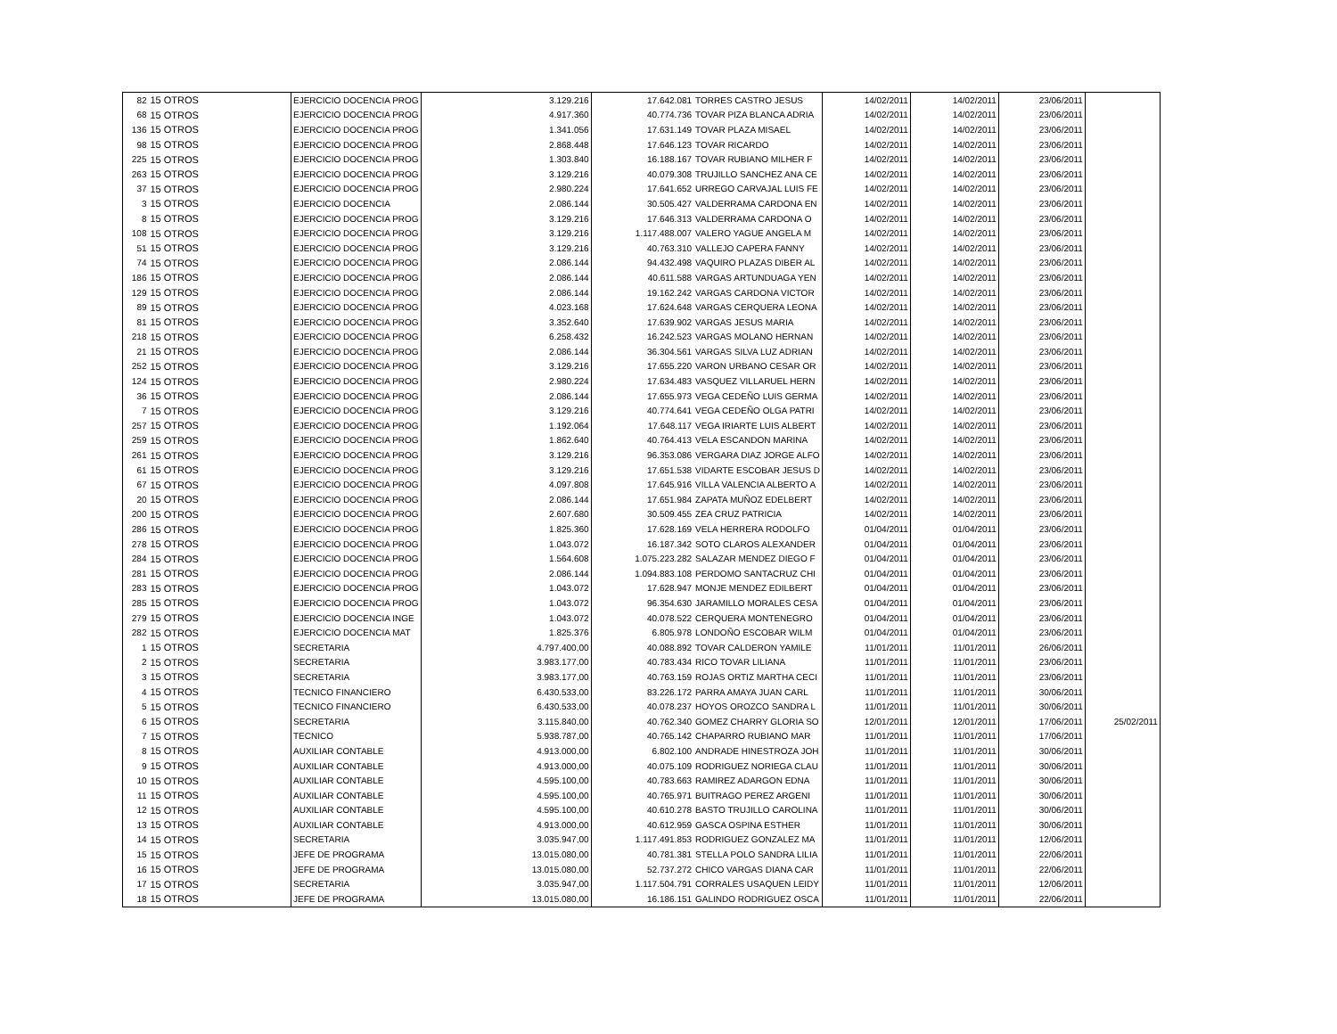| 82 | 15 OTROS | EJERCICIO DOCENCIA PROG | 3.129.216 | 17.642.081 | TORRES CASTRO JESUS | 14/02/2011 | 14/02/2011 | 23/06/2011 | |
| 68 | 15 OTROS | EJERCICIO DOCENCIA PROG | 4.917.360 | 40.774.736 | TOVAR PIZA BLANCA ADRIA | 14/02/2011 | 14/02/2011 | 23/06/2011 | |
| 136 | 15 OTROS | EJERCICIO DOCENCIA PROG | 1.341.056 | 17.631.149 | TOVAR PLAZA MISAEL | 14/02/2011 | 14/02/2011 | 23/06/2011 | |
| 98 | 15 OTROS | EJERCICIO DOCENCIA PROG | 2.868.448 | 17.646.123 | TOVAR RICARDO | 14/02/2011 | 14/02/2011 | 23/06/2011 | |
| 225 | 15 OTROS | EJERCICIO DOCENCIA PROG | 1.303.840 | 16.188.167 | TOVAR RUBIANO MILHER F | 14/02/2011 | 14/02/2011 | 23/06/2011 | |
| 263 | 15 OTROS | EJERCICIO DOCENCIA PROG | 3.129.216 | 40.079.308 | TRUJILLO SANCHEZ ANA CE | 14/02/2011 | 14/02/2011 | 23/06/2011 | |
| 37 | 15 OTROS | EJERCICIO DOCENCIA PROG | 2.980.224 | 17.641.652 | URREGO CARVAJAL LUIS FE | 14/02/2011 | 14/02/2011 | 23/06/2011 | |
| 3 | 15 OTROS | EJERCICIO DOCENCIA | 2.086.144 | 30.505.427 | VALDERRAMA CARDONA EN | 14/02/2011 | 14/02/2011 | 23/06/2011 | |
| 8 | 15 OTROS | EJERCICIO DOCENCIA PROG | 3.129.216 | 17.646.313 | VALDERRAMA CARDONA O | 14/02/2011 | 14/02/2011 | 23/06/2011 | |
| 108 | 15 OTROS | EJERCICIO DOCENCIA PROG | 3.129.216 | 1.117.488.007 | VALERO YAGUE ANGELA M | 14/02/2011 | 14/02/2011 | 23/06/2011 | |
| 51 | 15 OTROS | EJERCICIO DOCENCIA PROG | 3.129.216 | 40.763.310 | VALLEJO CAPERA FANNY | 14/02/2011 | 14/02/2011 | 23/06/2011 | |
| 74 | 15 OTROS | EJERCICIO DOCENCIA PROG | 2.086.144 | 94.432.498 | VAQUIRO PLAZAS DIBER AL | 14/02/2011 | 14/02/2011 | 23/06/2011 | |
| 186 | 15 OTROS | EJERCICIO DOCENCIA PROG | 2.086.144 | 40.611.588 | VARGAS ARTUNDUAGA YEN | 14/02/2011 | 14/02/2011 | 23/06/2011 | |
| 129 | 15 OTROS | EJERCICIO DOCENCIA PROG | 2.086.144 | 19.162.242 | VARGAS CARDONA VICTOR | 14/02/2011 | 14/02/2011 | 23/06/2011 | |
| 89 | 15 OTROS | EJERCICIO DOCENCIA PROG | 4.023.168 | 17.624.648 | VARGAS CERQUERA LEONA | 14/02/2011 | 14/02/2011 | 23/06/2011 | |
| 81 | 15 OTROS | EJERCICIO DOCENCIA PROG | 3.352.640 | 17.639.902 | VARGAS JESUS MARIA | 14/02/2011 | 14/02/2011 | 23/06/2011 | |
| 218 | 15 OTROS | EJERCICIO DOCENCIA PROG | 6.258.432 | 16.242.523 | VARGAS MOLANO HERNAN | 14/02/2011 | 14/02/2011 | 23/06/2011 | |
| 21 | 15 OTROS | EJERCICIO DOCENCIA PROG | 2.086.144 | 36.304.561 | VARGAS SILVA LUZ ADRIAN | 14/02/2011 | 14/02/2011 | 23/06/2011 | |
| 252 | 15 OTROS | EJERCICIO DOCENCIA PROG | 3.129.216 | 17.655.220 | VARON URBANO CESAR OR | 14/02/2011 | 14/02/2011 | 23/06/2011 | |
| 124 | 15 OTROS | EJERCICIO DOCENCIA PROG | 2.980.224 | 17.634.483 | VASQUEZ VILLARUEL HERN | 14/02/2011 | 14/02/2011 | 23/06/2011 | |
| 36 | 15 OTROS | EJERCICIO DOCENCIA PROG | 2.086.144 | 17.655.973 | VEGA CEDEÑO LUIS GERMA | 14/02/2011 | 14/02/2011 | 23/06/2011 | |
| 7 | 15 OTROS | EJERCICIO DOCENCIA PROG | 3.129.216 | 40.774.641 | VEGA CEDEÑO OLGA PATRI | 14/02/2011 | 14/02/2011 | 23/06/2011 | |
| 257 | 15 OTROS | EJERCICIO DOCENCIA PROG | 1.192.064 | 17.648.117 | VEGA IRIARTE LUIS ALBERT | 14/02/2011 | 14/02/2011 | 23/06/2011 | |
| 259 | 15 OTROS | EJERCICIO DOCENCIA PROG | 1.862.640 | 40.764.413 | VELA ESCANDON MARINA | 14/02/2011 | 14/02/2011 | 23/06/2011 | |
| 261 | 15 OTROS | EJERCICIO DOCENCIA PROG | 3.129.216 | 96.353.086 | VERGARA DIAZ JORGE ALFO | 14/02/2011 | 14/02/2011 | 23/06/2011 | |
| 61 | 15 OTROS | EJERCICIO DOCENCIA PROG | 3.129.216 | 17.651.538 | VIDARTE ESCOBAR JESUS D | 14/02/2011 | 14/02/2011 | 23/06/2011 | |
| 67 | 15 OTROS | EJERCICIO DOCENCIA PROG | 4.097.808 | 17.645.916 | VILLA VALENCIA ALBERTO A | 14/02/2011 | 14/02/2011 | 23/06/2011 | |
| 20 | 15 OTROS | EJERCICIO DOCENCIA PROG | 2.086.144 | 17.651.984 | ZAPATA MUÑOZ EDELBERT | 14/02/2011 | 14/02/2011 | 23/06/2011 | |
| 200 | 15 OTROS | EJERCICIO DOCENCIA PROG | 2.607.680 | 30.509.455 | ZEA CRUZ PATRICIA | 14/02/2011 | 14/02/2011 | 23/06/2011 | |
| 286 | 15 OTROS | EJERCICIO DOCENCIA PROG | 1.825.360 | 17.628.169 | VELA HERRERA RODOLFO | 01/04/2011 | 01/04/2011 | 23/06/2011 | |
| 278 | 15 OTROS | EJERCICIO DOCENCIA PROG | 1.043.072 | 16.187.342 | SOTO CLAROS ALEXANDER | 01/04/2011 | 01/04/2011 | 23/06/2011 | |
| 284 | 15 OTROS | EJERCICIO DOCENCIA PROG | 1.564.608 | 1.075.223.282 | SALAZAR MENDEZ DIEGO F | 01/04/2011 | 01/04/2011 | 23/06/2011 | |
| 281 | 15 OTROS | EJERCICIO DOCENCIA PROG | 2.086.144 | 1.094.883.108 | PERDOMO SANTACRUZ CHI | 01/04/2011 | 01/04/2011 | 23/06/2011 | |
| 283 | 15 OTROS | EJERCICIO DOCENCIA PROG | 1.043.072 | 17.628.947 | MONJE MENDEZ EDILBERT | 01/04/2011 | 01/04/2011 | 23/06/2011 | |
| 285 | 15 OTROS | EJERCICIO DOCENCIA PROG | 1.043.072 | 96.354.630 | JARAMILLO MORALES CESA | 01/04/2011 | 01/04/2011 | 23/06/2011 | |
| 279 | 15 OTROS | EJERCICIO DOCENCIA INGE | 1.043.072 | 40.078.522 | CERQUERA MONTENEGRO | 01/04/2011 | 01/04/2011 | 23/06/2011 | |
| 282 | 15 OTROS | EJERCICIO DOCENCIA MAT | 1.825.376 | 6.805.978 | LONDOÑO ESCOBAR WILM | 01/04/2011 | 01/04/2011 | 23/06/2011 | |
| 1 | 15 OTROS | SECRETARIA | 4.797.400,00 | 40.088.892 | TOVAR CALDERON YAMILE | 11/01/2011 | 11/01/2011 | 26/06/2011 | |
| 2 | 15 OTROS | SECRETARIA | 3.983.177,00 | 40.783.434 | RICO TOVAR LILIANA | 11/01/2011 | 11/01/2011 | 23/06/2011 | |
| 3 | 15 OTROS | SECRETARIA | 3.983.177,00 | 40.763.159 | ROJAS ORTIZ MARTHA CECI | 11/01/2011 | 11/01/2011 | 23/06/2011 | |
| 4 | 15 OTROS | TECNICO FINANCIERO | 6.430.533,00 | 83.226.172 | PARRA AMAYA JUAN CARL | 11/01/2011 | 11/01/2011 | 30/06/2011 | |
| 5 | 15 OTROS | TECNICO FINANCIERO | 6.430.533,00 | 40.078.237 | HOYOS OROZCO SANDRA L | 11/01/2011 | 11/01/2011 | 30/06/2011 | |
| 6 | 15 OTROS | SECRETARIA | 3.115.840,00 | 40.762.340 | GOMEZ CHARRY GLORIA SO | 12/01/2011 | 12/01/2011 | 17/06/2011 | 25/02/2011 |
| 7 | 15 OTROS | TECNICO | 5.938.787,00 | 40.765.142 | CHAPARRO RUBIANO MAR | 11/01/2011 | 11/01/2011 | 17/06/2011 | |
| 8 | 15 OTROS | AUXILIAR CONTABLE | 4.913.000,00 | 6.802.100 | ANDRADE HINESTROZA JOH | 11/01/2011 | 11/01/2011 | 30/06/2011 | |
| 9 | 15 OTROS | AUXILIAR CONTABLE | 4.913.000,00 | 40.075.109 | RODRIGUEZ NORIEGA CLAU | 11/01/2011 | 11/01/2011 | 30/06/2011 | |
| 10 | 15 OTROS | AUXILIAR CONTABLE | 4.595.100,00 | 40.783.663 | RAMIREZ ADARGON EDNA | 11/01/2011 | 11/01/2011 | 30/06/2011 | |
| 11 | 15 OTROS | AUXILIAR CONTABLE | 4.595.100,00 | 40.765.971 | BUITRAGO PEREZ ARGENI | 11/01/2011 | 11/01/2011 | 30/06/2011 | |
| 12 | 15 OTROS | AUXILIAR CONTABLE | 4.595.100,00 | 40.610.278 | BASTO TRUJILLO CAROLINA | 11/01/2011 | 11/01/2011 | 30/06/2011 | |
| 13 | 15 OTROS | AUXILIAR CONTABLE | 4.913.000,00 | 40.612.959 | GASCA OSPINA ESTHER | 11/01/2011 | 11/01/2011 | 30/06/2011 | |
| 14 | 15 OTROS | SECRETARIA | 3.035.947,00 | 1.117.491.853 | RODRIGUEZ GONZALEZ MA | 11/01/2011 | 11/01/2011 | 12/06/2011 | |
| 15 | 15 OTROS | JEFE DE PROGRAMA | 13.015.080,00 | 40.781.381 | STELLA POLO SANDRA LILIA | 11/01/2011 | 11/01/2011 | 22/06/2011 | |
| 16 | 15 OTROS | JEFE DE PROGRAMA | 13.015.080,00 | 52.737.272 | CHICO VARGAS DIANA CAR | 11/01/2011 | 11/01/2011 | 22/06/2011 | |
| 17 | 15 OTROS | SECRETARIA | 3.035.947,00 | 1.117.504.791 | CORRALES USAQUEN LEIDY | 11/01/2011 | 11/01/2011 | 12/06/2011 | |
| 18 | 15 OTROS | JEFE DE PROGRAMA | 13.015.080,00 | 16.186.151 | GALINDO RODRIGUEZ OSCA | 11/01/2011 | 11/01/2011 | 22/06/2011 | |